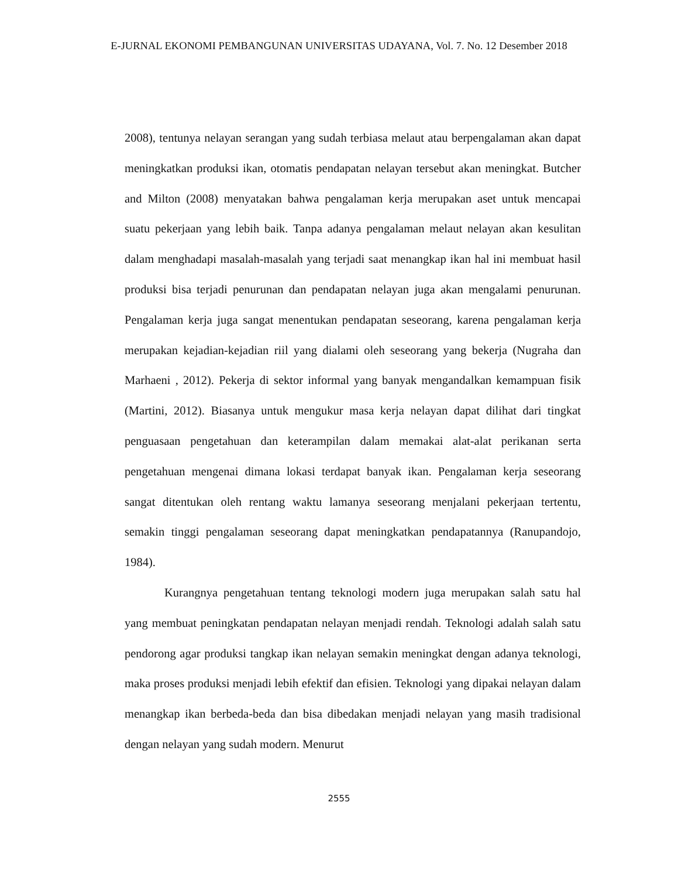E-JURNAL EKONOMI PEMBANGUNAN UNIVERSITAS UDAYANA, Vol. 7. No. 12 Desember 2018
2008), tentunya nelayan serangan yang sudah terbiasa melaut atau berpengalaman akan dapat meningkatkan produksi ikan, otomatis pendapatan nelayan tersebut akan meningkat. Butcher and Milton (2008) menyatakan bahwa pengalaman kerja merupakan aset untuk mencapai suatu pekerjaan yang lebih baik. Tanpa adanya pengalaman melaut nelayan akan kesulitan dalam menghadapi masalah-masalah yang terjadi saat menangkap ikan hal ini membuat hasil produksi bisa terjadi penurunan dan pendapatan nelayan juga akan mengalami penurunan. Pengalaman kerja juga sangat menentukan pendapatan seseorang, karena pengalaman kerja merupakan kejadian-kejadian riil yang dialami oleh seseorang yang bekerja (Nugraha dan Marhaeni , 2012). Pekerja di sektor informal yang banyak mengandalkan kemampuan fisik (Martini, 2012). Biasanya untuk mengukur masa kerja nelayan dapat dilihat dari tingkat penguasaan pengetahuan dan keterampilan dalam memakai alat-alat perikanan serta pengetahuan mengenai dimana lokasi terdapat banyak ikan. Pengalaman kerja seseorang sangat ditentukan oleh rentang waktu lamanya seseorang menjalani pekerjaan tertentu, semakin tinggi pengalaman seseorang dapat meningkatkan pendapatannya (Ranupandojo, 1984).
Kurangnya pengetahuan tentang teknologi modern juga merupakan salah satu hal yang membuat peningkatan pendapatan nelayan menjadi rendah. Teknologi adalah salah satu pendorong agar produksi tangkap ikan nelayan semakin meningkat dengan adanya teknologi, maka proses produksi menjadi lebih efektif dan efisien. Teknologi yang dipakai nelayan dalam menangkap ikan berbeda-beda dan bisa dibedakan menjadi nelayan yang masih tradisional dengan nelayan yang sudah modern. Menurut
2555